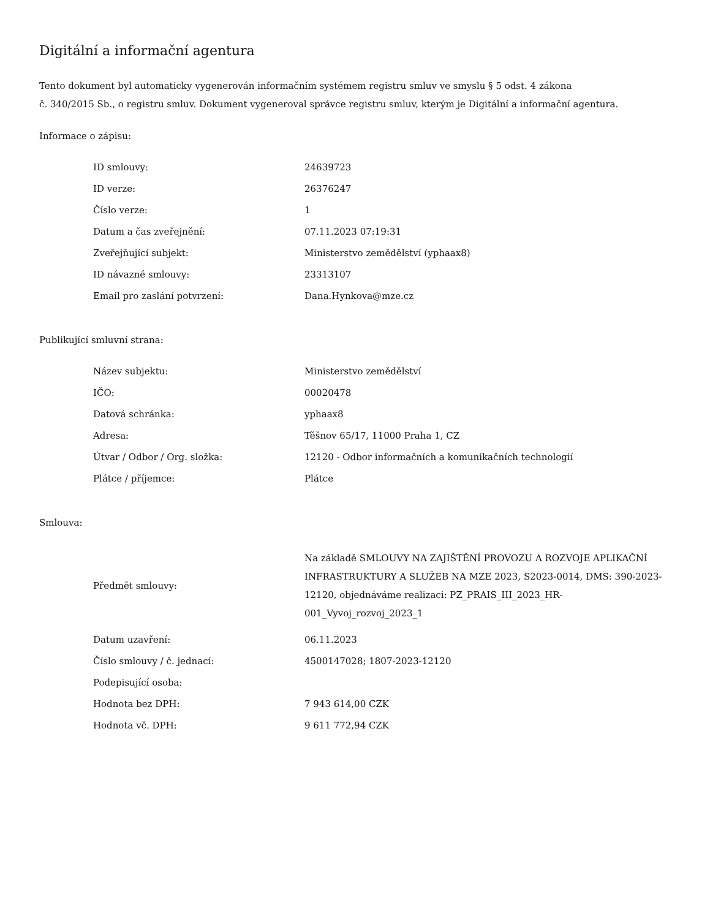Digitální a informační agentura
Tento dokument byl automaticky vygenerován informačním systémem registru smluv ve smyslu § 5 odst. 4 zákona
č. 340/2015 Sb., o registru smluv. Dokument vygeneroval správce registru smluv, kterým je Digitální a informační agentura.
Informace o zápisu:
| ID smlouvy: | 24639723 |
| ID verze: | 26376247 |
| Číslo verze: | 1 |
| Datum a čas zveřejnění: | 07.11.2023 07:19:31 |
| Zveřejňující subjekt: | Ministerstvo zemědělství (yphaax8) |
| ID návazné smlouvy: | 23313107 |
| Email pro zaslání potvrzení: | Dana.Hynkova@mze.cz |
Publikující smluvní strana:
| Název subjektu: | Ministerstvo zemědělství |
| IČO: | 00020478 |
| Datová schránka: | yphaax8 |
| Adresa: | Těšnov 65/17, 11000 Praha 1, CZ |
| Útvar / Odbor / Org. složka: | 12120 - Odbor informačních a komunikačních technologií |
| Plátce / příjemce: | Plátce |
Smlouva:
| Předmět smlouvy: | Na základě SMLOUVY NA ZAJIŠTĚNÍ PROVOZU A ROZVOJE APLIKAČNÍ INFRASTRUKTURY A SLUŽEB NA MZE 2023, S2023-0014, DMS: 390-2023-12120, objednáváme realizaci: PZ_PRAIS_III_2023_HR-001_Vyvoj_rozvoj_2023_1 |
| Datum uzavření: | 06.11.2023 |
| Číslo smlouvy / č. jednací: | 4500147028; 1807-2023-12120 |
| Podepisující osoba: | |
| Hodnota bez DPH: | 7 943 614,00 CZK |
| Hodnota vč. DPH: | 9 611 772,94 CZK |